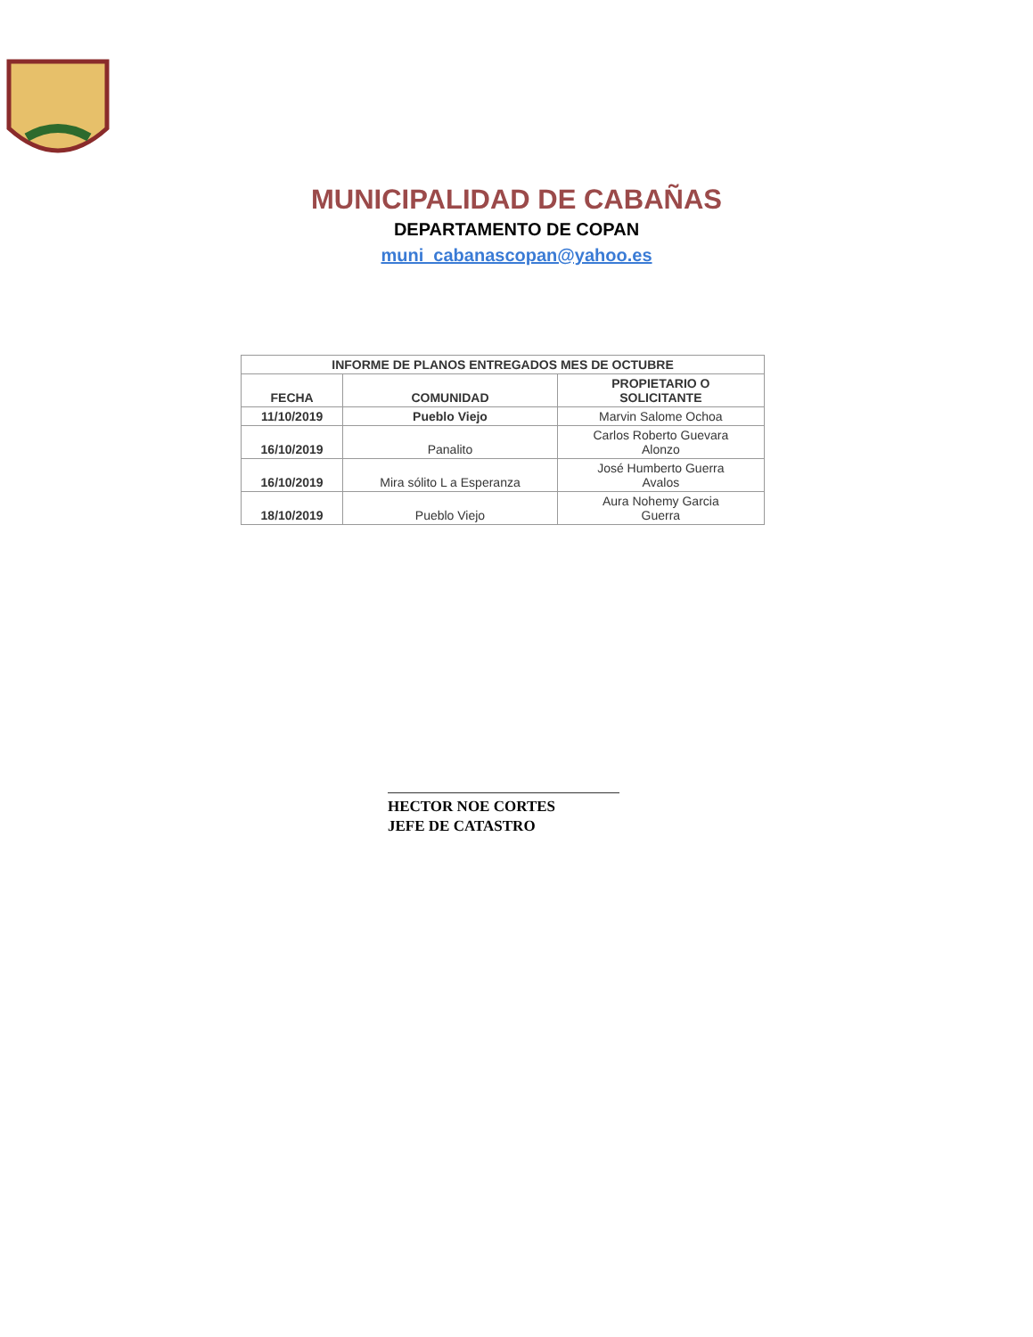MUNICIPALIDAD DE CABAÑAS
DEPARTAMENTO DE COPAN
muni_cabanascopan@yahoo.es
| INFORME DE PLANOS ENTREGADOS MES DE OCTUBRE | | |
| --- | --- | --- |
| FECHA | COMUNIDAD | PROPIETARIO O SOLICITANTE |
| 11/10/2019 | Pueblo Viejo | Marvin Salome Ochoa |
| 16/10/2019 | Panalito | Carlos Roberto Guevara Alonzo |
| 16/10/2019 | Mira sólito L a Esperanza | José Humberto Guerra Avalos |
| 18/10/2019 | Pueblo Viejo | Aura Nohemy Garcia Guerra |
HECTOR NOE CORTES
JEFE DE CATASTRO